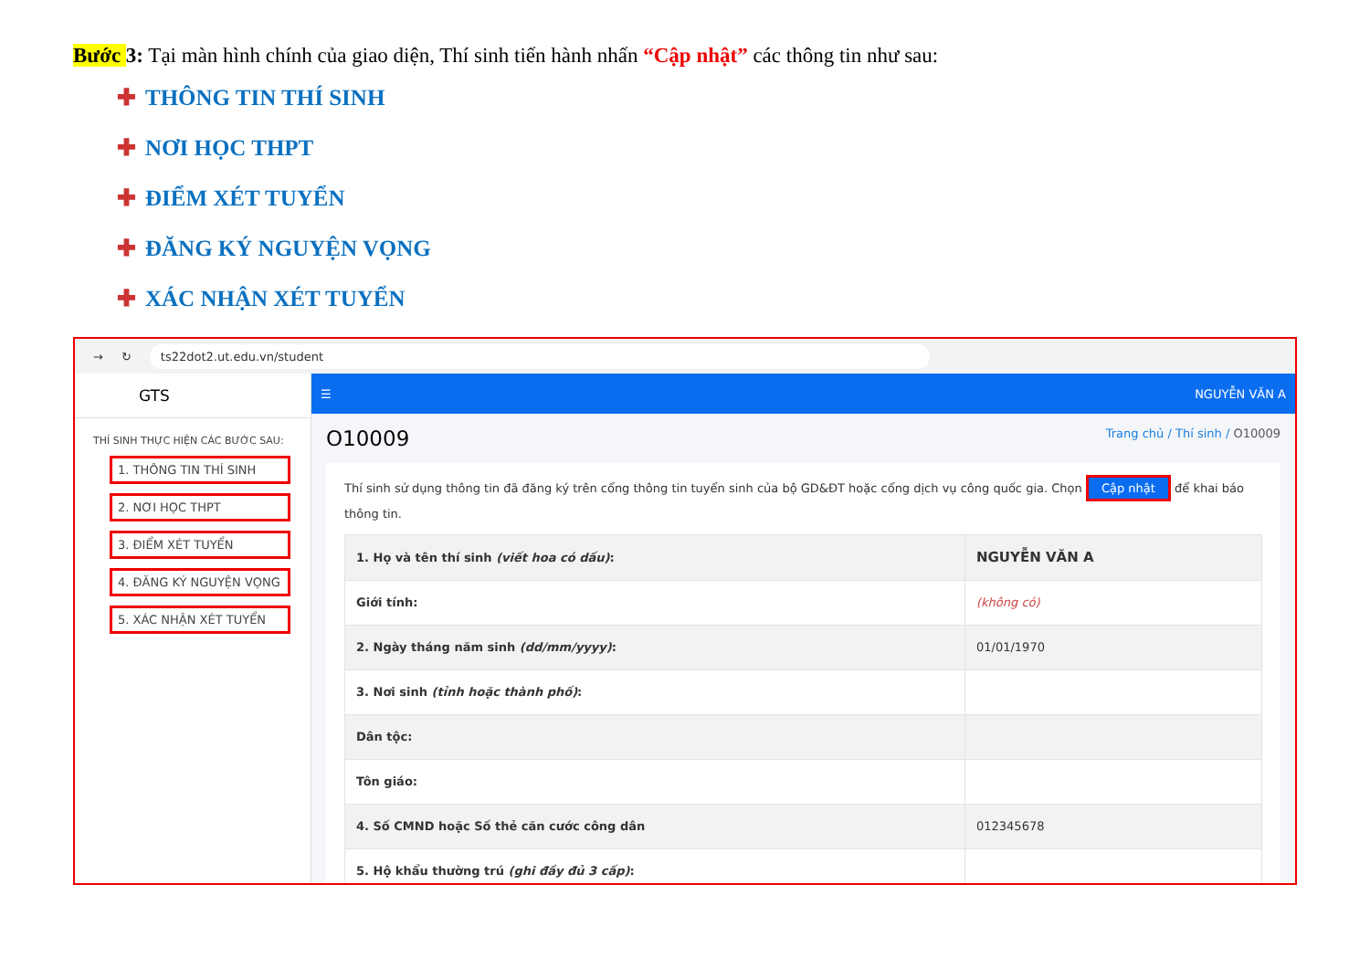Bước 3: Tại màn hình chính của giao diện, Thí sinh tiến hành nhấn “Cập nhật” các thông tin như sau:
✚ THÔNG TIN THÍ SINH
✚ NƠI HỌC THPT
✚ ĐIỂM XÉT TUYỂN
✚ ĐĂNG KÝ NGUYỆN VỌNG
✚ XÁC NHẬN XÉT TUYỂN
→ ↻ ts22dot2.ut.edu.vn/student
GTS
THÍ SINH THỰC HIỆN CÁC BƯỚC SAU:
1. THÔNG TIN THÍ SINH
2. NƠI HỌC THPT
3. ĐIỂM XÉT TUYỂN
4. ĐĂNG KÝ NGUYỆN VỌNG
5. XÁC NHẬN XÉT TUYỂN
☰ NGUYỄN VĂN A
O10009
Trang chủ / Thí sinh / O10009
Thí sinh sử dụng thông tin đã đăng ký trên cổng thông tin tuyển sinh của bộ GD&ĐT hoặc cổng dịch vụ công quốc gia. Chọn Cập nhật để khai báo thông tin.
| 1. Họ và tên thí sinh (viết hoa có dấu) : | NGUYỄN VĂN A |
| Giới tính: | (không có) |
| 2. Ngày tháng năm sinh (dd/mm/yyyy) : | 01/01/1970 |
| 3. Nơi sinh (tỉnh hoặc thành phố) : | |
| Dân tộc: | |
| Tôn giáo: | |
| 4. Số CMND hoặc Số thẻ căn cước công dân | 012345678 |
| 5. Hộ khẩu thường trú (ghi đầy đủ 3 cấp) : | |